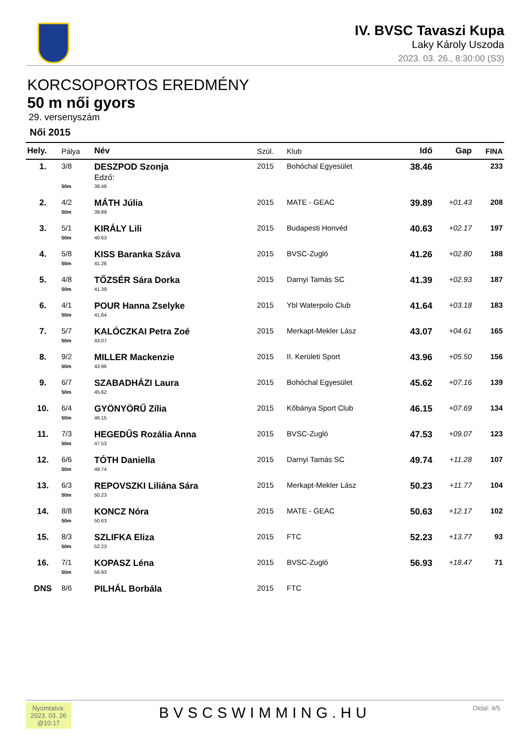IV. BVSC Tavaszi Kupa
Laky Károly Uszoda
2023. 03. 26., 8:30:00 (S3)
KORCSOPORTOS EREDMÉNY
50 m női gyors
29. versenyszám
Női 2015
| Hely. | Pálya | Név | Szül. | Klub | Idő | Gap | FINA |
| --- | --- | --- | --- | --- | --- | --- | --- |
| 1. | 3/8 | DESZPOD Szonja Edző: | 2015 | Bohóchal Egyesület | 38.46 | | 233 |
| | 50m | 38.46 | | | | | |
| 2. | 4/2 | MÁTH Júlia | 2015 | MATE - GEAC | 39.89 | +01.43 | 208 |
| | 50m | 39.89 | | | | | |
| 3. | 5/1 | KIRÁLY Lili | 2015 | Budapesti Honvéd | 40.63 | +02.17 | 197 |
| | 50m | 40.63 | | | | | |
| 4. | 5/8 | KISS Baranka Száva | 2015 | BVSC-Zugló | 41.26 | +02.80 | 188 |
| | 50m | 41.26 | | | | | |
| 5. | 4/8 | TŐZSÉR Sára Dorka | 2015 | Darnyi Tamás SC | 41.39 | +02.93 | 187 |
| | 50m | 41.39 | | | | | |
| 6. | 4/1 | POUR Hanna Zselyke | 2015 | Ybl Waterpolo Club | 41.64 | +03.18 | 183 |
| | 50m | 41.64 | | | | | |
| 7. | 5/7 | KALÓCZKAI Petra Zoé | 2015 | Merkapt-Mekler Lász | 43.07 | +04.61 | 165 |
| | 50m | 43.07 | | | | | |
| 8. | 9/2 | MILLER Mackenzie | 2015 | II. Kerületi Sport | 43.96 | +05.50 | 156 |
| | 50m | 43.96 | | | | | |
| 9. | 6/7 | SZABADHÁZI Laura | 2015 | Bohóchal Egyesület | 45.62 | +07.16 | 139 |
| | 50m | 45.62 | | | | | |
| 10. | 6/4 | GYÖNYÖRŰ Zília | 2015 | Kőbánya Sport Club | 46.15 | +07.69 | 134 |
| | 50m | 46.15 | | | | | |
| 11. | 7/3 | HEGEDŰS Rozália Anna | 2015 | BVSC-Zugló | 47.53 | +09.07 | 123 |
| | 50m | 47.53 | | | | | |
| 12. | 6/6 | TÓTH Daniella | 2015 | Darnyi Tamás SC | 49.74 | +11.28 | 107 |
| | 50m | 49.74 | | | | | |
| 13. | 6/3 | REPOVSZKI Liliána Sára | 2015 | Merkapt-Mekler Lász | 50.23 | +11.77 | 104 |
| | 50m | 50.23 | | | | | |
| 14. | 8/8 | KONCZ Nóra | 2015 | MATE - GEAC | 50.63 | +12.17 | 102 |
| | 50m | 50.63 | | | | | |
| 15. | 8/3 | SZLIFKA Eliza | 2015 | FTC | 52.23 | +13.77 | 93 |
| | 50m | 52.23 | | | | | |
| 16. | 7/1 | KOPASZ Léna | 2015 | BVSC-Zugló | 56.93 | +18.47 | 71 |
| | 50m | 56.93 | | | | | |
| DNS | 8/6 | PILHÁL Borbála | 2015 | FTC | | | |
Nyomtatva:
2023. 03. 26
@10:17
BVSCSWIMMING.HU
Oldal: 4/5